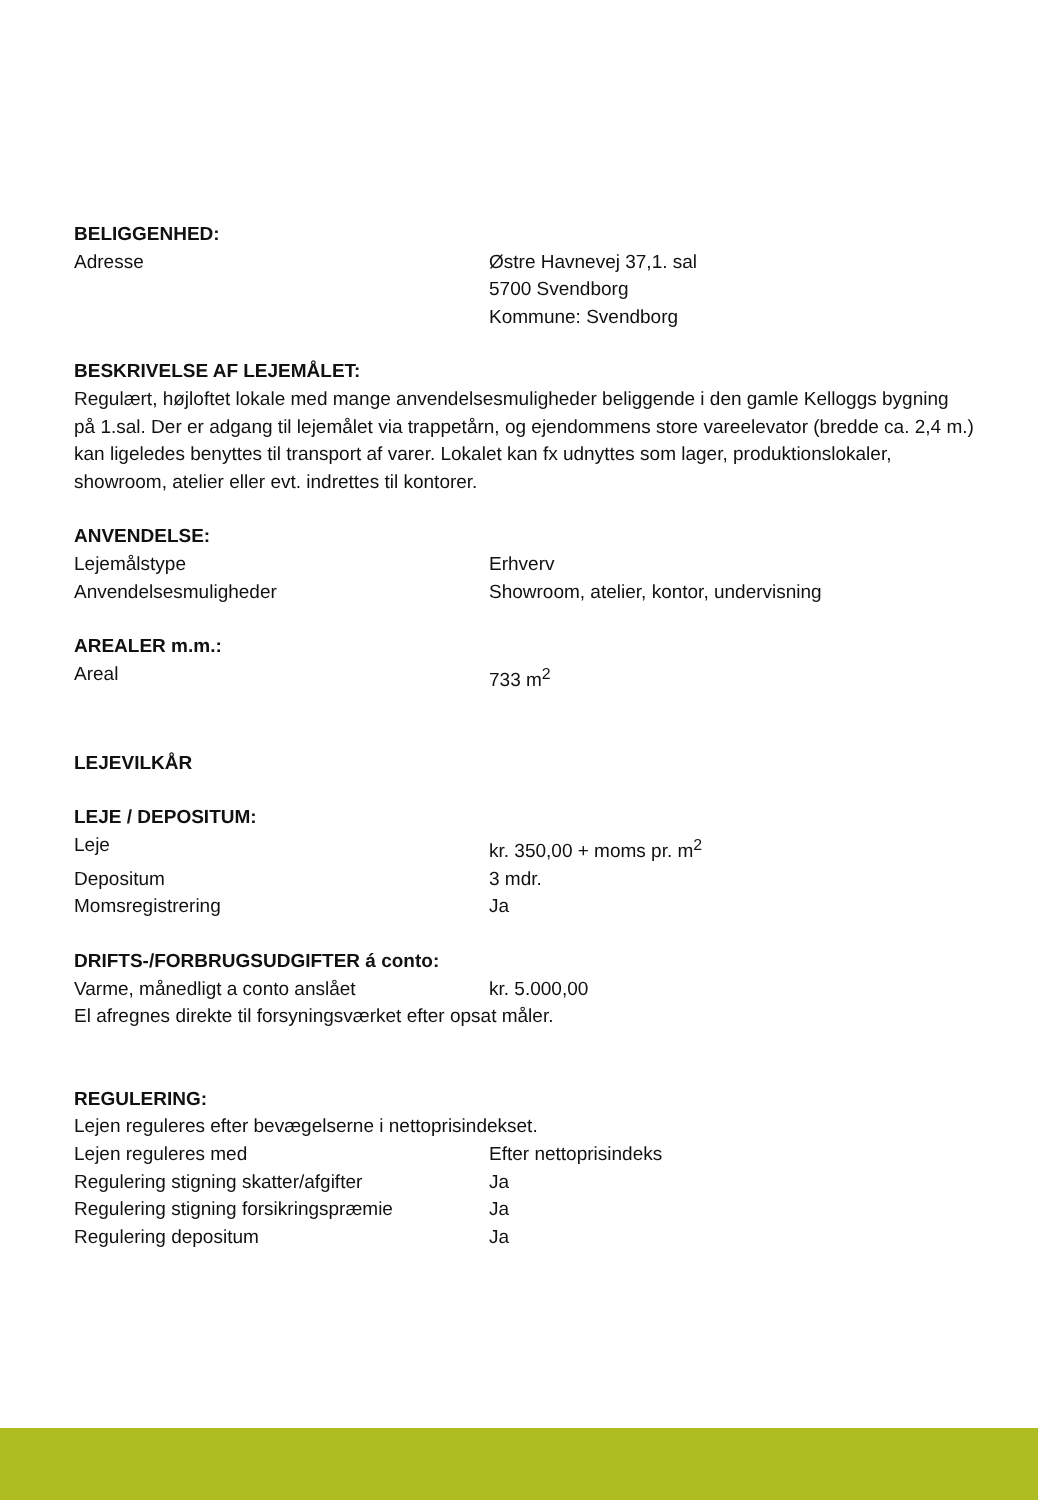BELIGGENHED:
Adresse Østre Havnevej 37,1. sal
5700 Svendborg
Kommune: Svendborg
BESKRIVELSE AF LEJEMÅLET:
Regulært, højloftet lokale med mange anvendelsesmuligheder beliggende i den gamle Kelloggs bygning på 1.sal. Der er adgang til lejemålet via trappetårn, og ejendommens store vareelevator (bredde ca. 2,4 m.) kan ligeledes benyttes til transport af varer. Lokalet kan fx udnyttes som lager, produktionslokaler, showroom, atelier eller evt. indrettes til kontorer.
ANVENDELSE:
Lejemålstype Erhverv
Anvendelsesmuligheder Showroom, atelier, kontor, undervisning
AREALER m.m.:
Areal 733 m<sup>2</sup>
LEJEVILKÅR
LEJE / DEPOSITUM:
Leje kr. 350,00 + moms pr. m<sup>2</sup>
Depositum 3 mdr.
Momsregistrering Ja
DRIFTS-/FORBRUGSUDGIFTER á conto:
Varme, månedligt a conto anslået kr. 5.000,00
El afregnes direkte til forsyningsværket efter opsat måler.
REGULERING:
Lejen reguleres efter bevægelserne i nettoprisindekset.
Lejen reguleres med Efter nettoprisindeks
Regulering stigning skatter/afgifter Ja
Regulering stigning forsikringspræmie
Ja
Regulering depositum Ja